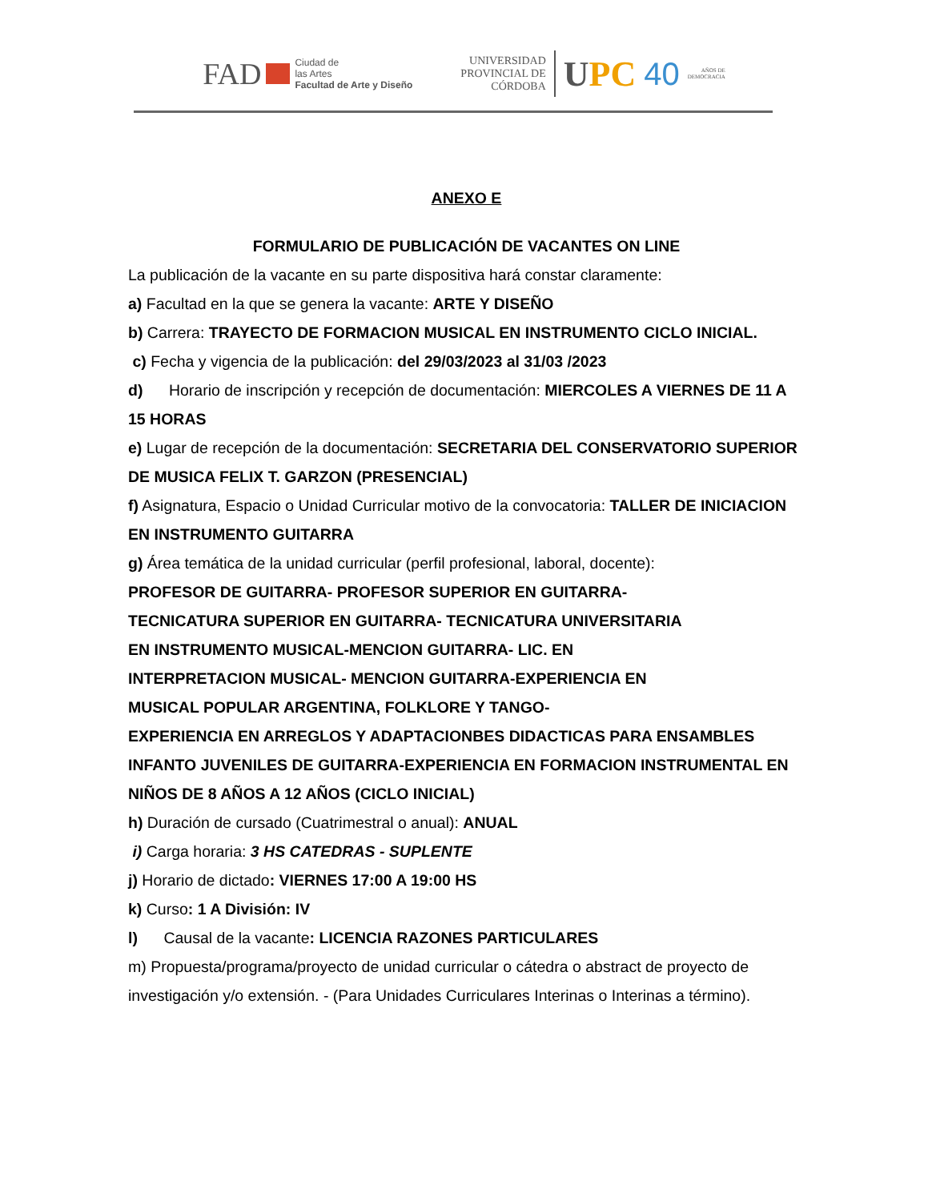FAD
Ciudad de
las Artes
Facultad de Arte y Diseño
UNIVERSIDAD
PROVINCIAL DE
CÓRDOBA
UPC 40 AÑOS DE
DEMOCRACIA
ANEXO E
FORMULARIO DE PUBLICACIÓN DE VACANTES ON LINE
La publicación de la vacante en su parte dispositiva hará constar claramente:
a) Facultad en la que se genera la vacante: ARTE Y DISEÑO
b) Carrera: TRAYECTO DE FORMACION MUSICAL EN INSTRUMENTO CICLO INICIAL.
c) Fecha y vigencia de la publicación: del 29/03/2023 al 31/03 /2023
d) Horario de inscripción y recepción de documentación: MIERCOLES A VIERNES DE 11 A 15 HORAS
e) Lugar de recepción de la documentación: SECRETARIA DEL CONSERVATORIO SUPERIOR DE MUSICA FELIX T. GARZON (PRESENCIAL)
f) Asignatura, Espacio o Unidad Curricular motivo de la convocatoria: TALLER DE INICIACION EN INSTRUMENTO GUITARRA
g) Área temática de la unidad curricular (perfil profesional, laboral, docente):
PROFESOR DE GUITARRA- PROFESOR SUPERIOR EN GUITARRA-
TECNICATURA SUPERIOR EN GUITARRA- TECNICATURA UNIVERSITARIA
EN INSTRUMENTO MUSICAL-MENCION GUITARRA- LIC. EN
INTERPRETACION MUSICAL- MENCION GUITARRA-EXPERIENCIA EN
MUSICAL POPULAR ARGENTINA, FOLKLORE Y TANGO-
EXPERIENCIA EN ARREGLOS Y ADAPTACIONBES DIDACTICAS PARA ENSAMBLES INFANTO JUVENILES DE GUITARRA-EXPERIENCIA EN FORMACION INSTRUMENTAL EN NIÑOS DE 8 AÑOS A 12 AÑOS (CICLO INICIAL)
h) Duración de cursado (Cuatrimestral o anual): ANUAL
i) Carga horaria: 3 HS CATEDRAS - SUPLENTE
j) Horario de dictado: VIERNES 17:00 A 19:00 HS
k) Curso: 1 A División: IV
l) Causal de la vacante: LICENCIA RAZONES PARTICULARES
m) Propuesta/programa/proyecto de unidad curricular o cátedra o abstract de proyecto de investigación y/o extensión. - (Para Unidades Curriculares Interinas o Interinas a término).